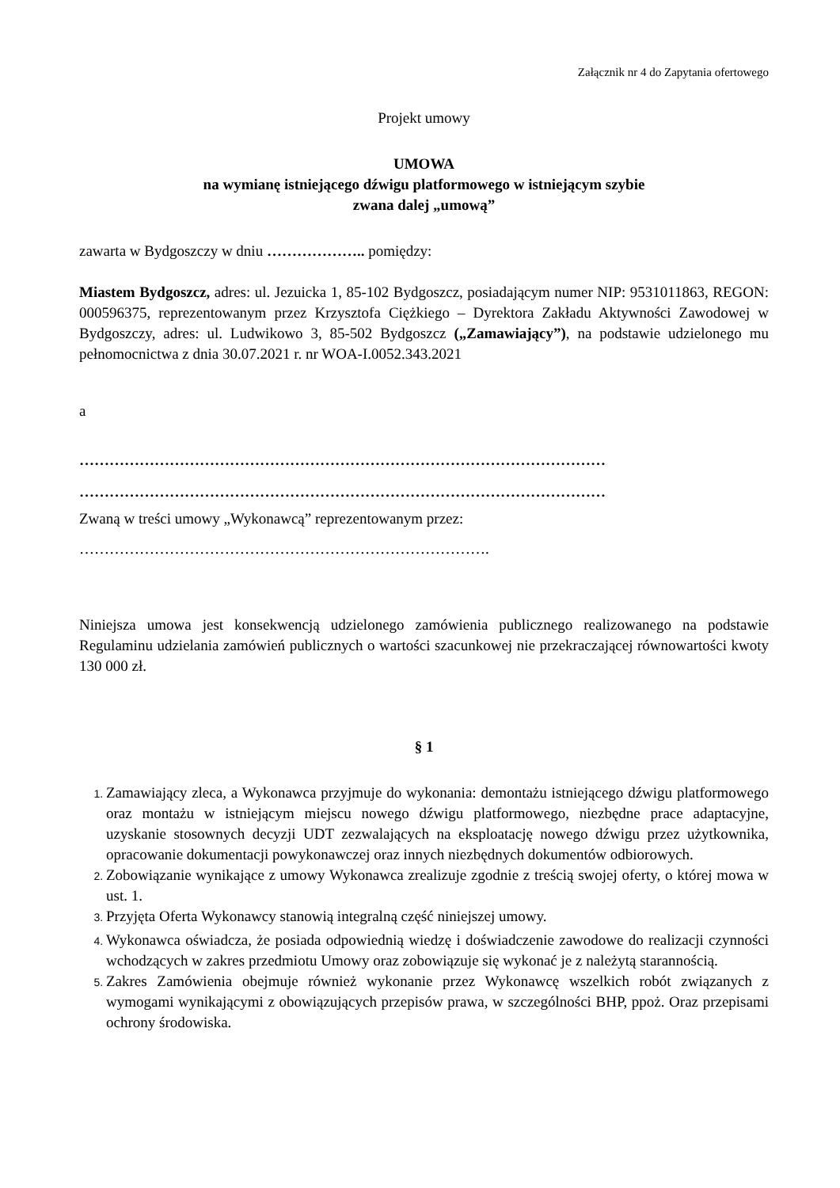Załącznik nr 4 do Zapytania ofertowego
Projekt umowy
UMOWA
na wymianę istniejącego dźwigu platformowego w istniejącym szybie
zwana dalej „umową”
zawarta w Bydgoszczy w dniu ……………….. pomiędzy:
Miastem Bydgoszcz, adres: ul. Jezuicka 1, 85-102 Bydgoszcz, posiadającym numer NIP: 9531011863, REGON: 000596375, reprezentowanym przez Krzysztofa Ciężkiego – Dyrektora Zakładu Aktywności Zawodowej w Bydgoszczy, adres: ul. Ludwikowo 3, 85-502 Bydgoszcz („Zamawiający”), na podstawie udzielonego mu pełnomocnictwa z dnia 30.07.2021 r. nr WOA-I.0052.343.2021
a
……………………………………………………………………………………………
……………………………………………………………………………………………
Zwaną w treści umowy „Wykonawcą” reprezentowanym przez:
……………………………………………………………………….
Niniejsza umowa jest konsekwencją udzielonego zamówienia publicznego realizowanego na podstawie Regulaminu udzielania zamówień publicznych o wartości szacunkowej nie przekraczającej równowartości kwoty 130 000 zł.
§ 1
Zamawiający zleca, a Wykonawca przyjmuje do wykonania: demontażu istniejącego dźwigu platformowego oraz montażu w istniejącym miejscu nowego dźwigu platformowego, niezbędne prace adaptacyjne, uzyskanie stosownych decyzji UDT zezwalających na eksploatację nowego dźwigu przez użytkownika, opracowanie dokumentacji powykonawczej oraz innych niezbędnych dokumentów odbiorowych.
Zobowiązanie wynikające z umowy Wykonawca zrealizuje zgodnie z treścią swojej oferty, o której mowa w ust. 1.
Przyjęta Oferta Wykonawcy stanowią integralną część niniejszej umowy.
Wykonawca oświadcza, że posiada odpowiednią wiedzę i doświadczenie zawodowe do realizacji czynności wchodzących w zakres przedmiotu Umowy oraz zobowiązuje się wykonać je z należytą starannością.
Zakres Zamówienia obejmuje również wykonanie przez Wykonawcę wszelkich robót związanych z wymogami wynikającymi z obowiązujących przepisów prawa, w szczególności BHP, ppoż. Oraz przepisami ochrony środowiska.